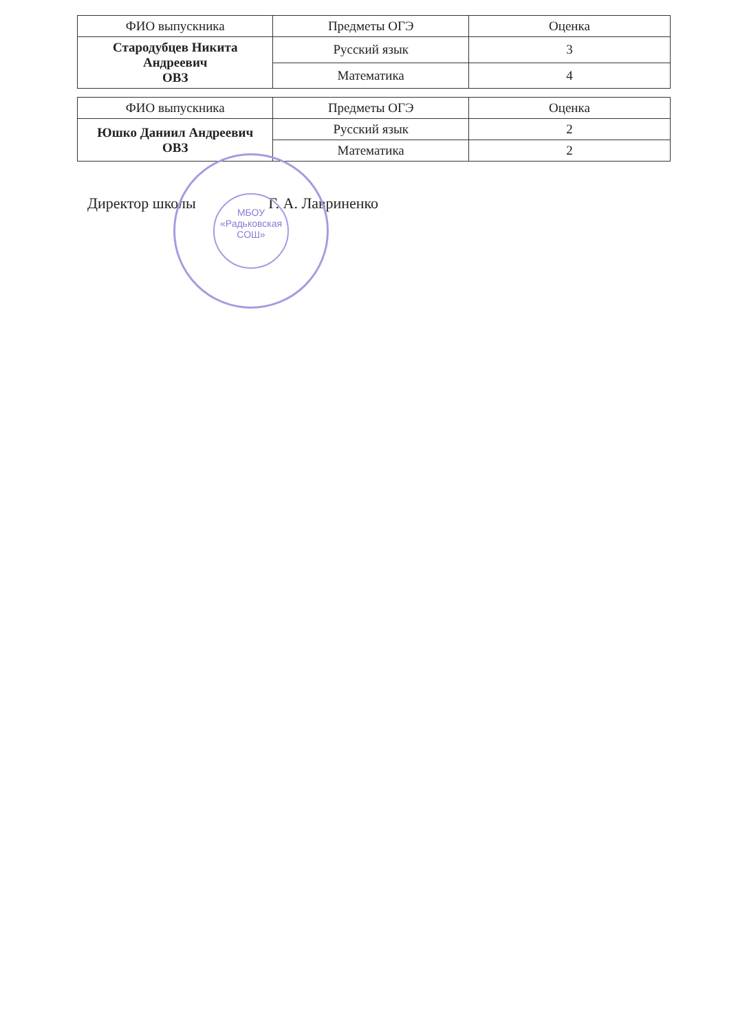| ФИО выпускника | Предметы ОГЭ | Оценка |
| --- | --- | --- |
| Стародубцев Никита Андреевич ОВЗ | Русский язык | 3 |
| | Математика | 4 |
| ФИО выпускника | Предметы ОГЭ | Оценка |
| --- | --- | --- |
| Юшко Даниил Андреевич ОВЗ | Русский язык | 2 |
| | Математика | 2 |
МБОУ
«Радьковская
СОШ»
Директор школы Г. А. Лавриненко